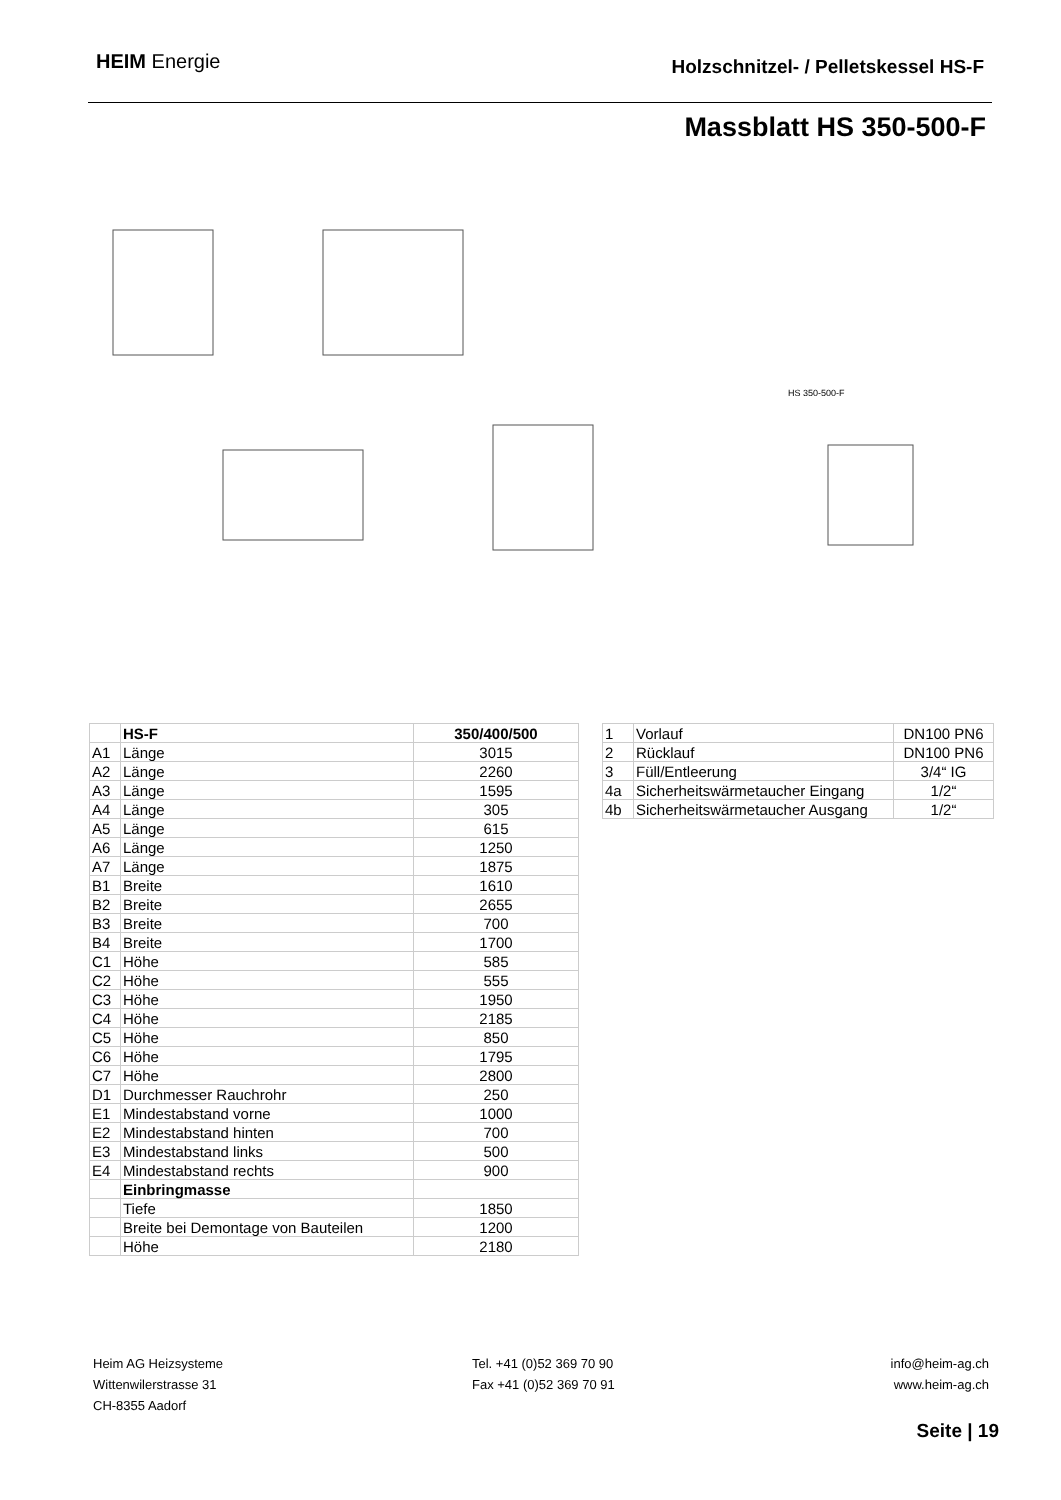HEIM Energie
Holzschnitzel- / Pelletskessel HS-F
Massblatt HS 350-500-F
HS 350-500-F
| | HS-F | 350/400/500 |
| A1 | Länge | 3015 |
| A2 | Länge | 2260 |
| A3 | Länge | 1595 |
| A4 | Länge | 305 |
| A5 | Länge | 615 |
| A6 | Länge | 1250 |
| A7 | Länge | 1875 |
| B1 | Breite | 1610 |
| B2 | Breite | 2655 |
| B3 | Breite | 700 |
| B4 | Breite | 1700 |
| C1 | Höhe | 585 |
| C2 | Höhe | 555 |
| C3 | Höhe | 1950 |
| C4 | Höhe | 2185 |
| C5 | Höhe | 850 |
| C6 | Höhe | 1795 |
| C7 | Höhe | 2800 |
| D1 | Durchmesser Rauchrohr | 250 |
| E1 | Mindestabstand vorne | 1000 |
| E2 | Mindestabstand hinten | 700 |
| E3 | Mindestabstand links | 500 |
| E4 | Mindestabstand rechts | 900 |
| | Einbringmasse | |
| | Tiefe | 1850 |
| | Breite bei Demontage von Bauteilen | 1200 |
| | Höhe | 2180 |
| 1 | Vorlauf | DN100 PN6 |
| 2 | Rücklauf | DN100 PN6 |
| 3 | Füll/Entleerung | 3/4“ IG |
| 4a | Sicherheitswärmetaucher Eingang | 1/2“ |
| 4b | Sicherheitswärmetaucher Ausgang | 1/2“ |
Heim AG Heizsysteme
Wittenwilerstrasse 31
CH-8355 Aadorf
Tel. +41 (0)52 369 70 90
Fax +41 (0)52 369 70 91
info@heim-ag.ch
www.heim-ag.ch
Seite | 19